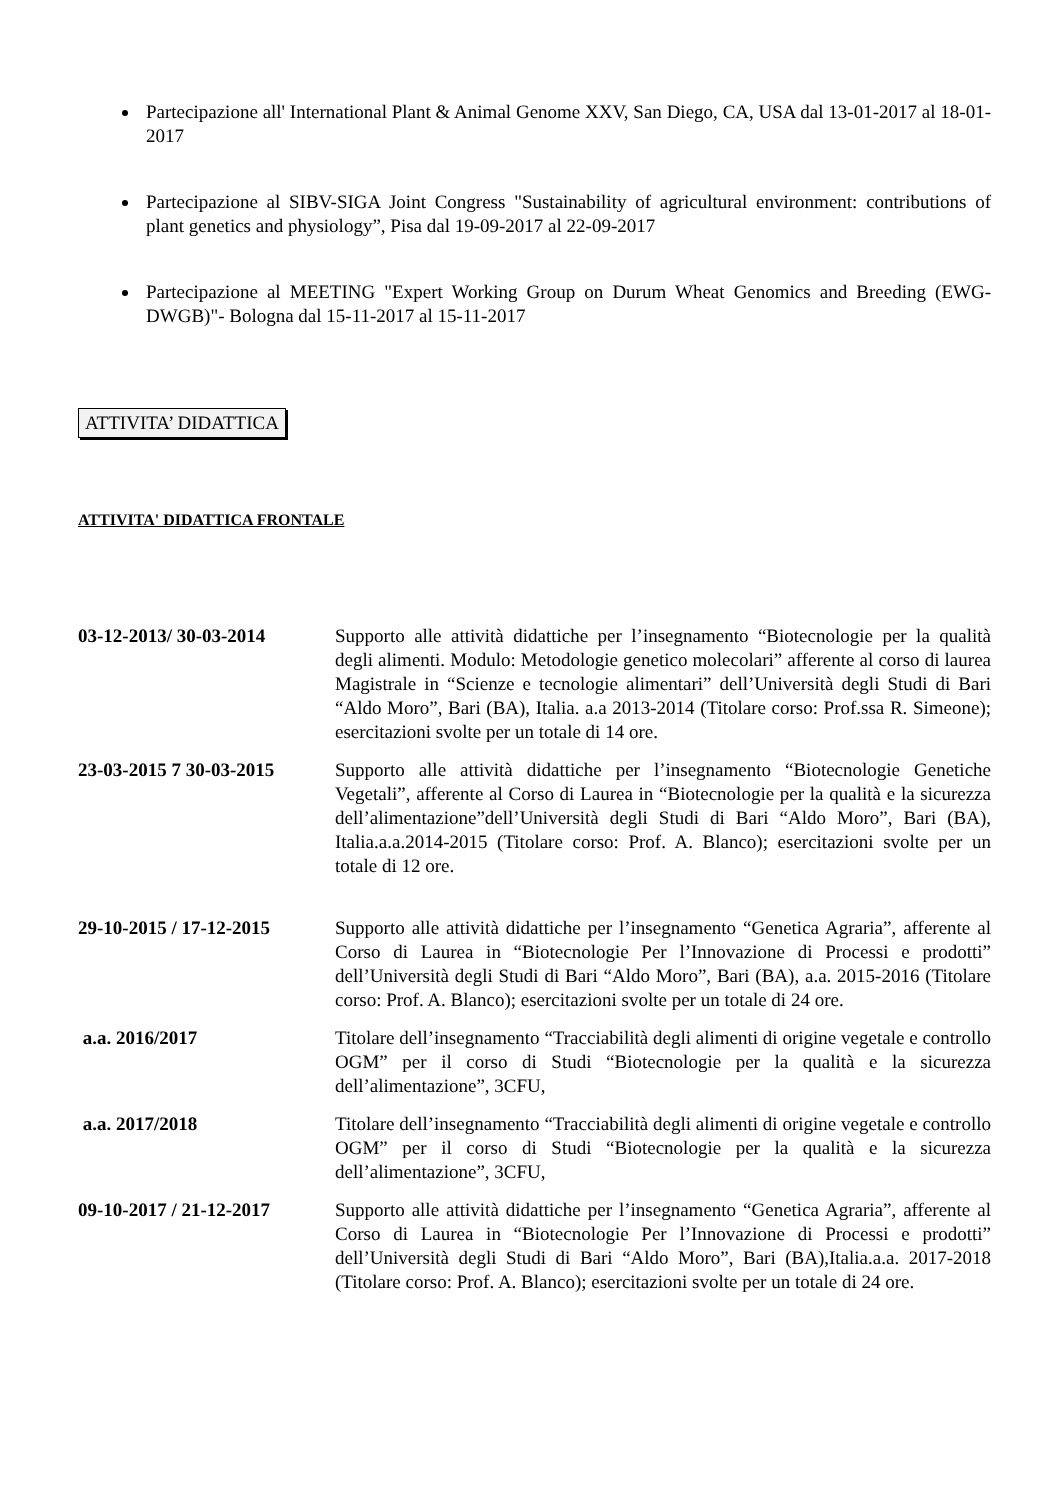Partecipazione all' International Plant & Animal Genome XXV, San Diego, CA, USA dal 13-01-2017 al 18-01-2017
Partecipazione al SIBV-SIGA Joint Congress "Sustainability of agricultural environment: contributions of plant genetics and physiology”, Pisa dal 19-09-2017 al 22-09-2017
Partecipazione al MEETING "Expert Working Group on Durum Wheat Genomics and Breeding (EWG-DWGB)"- Bologna dal 15-11-2017 al 15-11-2017
ATTIVITA’ DIDATTICA
ATTIVITA' DIDATTICA FRONTALE
03-12-2013/ 30-03-2014 Supporto alle attività didattiche per l’insegnamento “Biotecnologie per la qualità degli alimenti. Modulo: Metodologie genetico molecolari” afferente al corso di laurea Magistrale in “Scienze e tecnologie alimentari” dell’Università degli Studi di Bari “Aldo Moro”, Bari (BA), Italia. a.a 2013-2014 (Titolare corso: Prof.ssa R. Simeone); esercitazioni svolte per un totale di 14 ore.
23-03-2015 7 30-03-2015
Supporto alle attività didattiche per l’insegnamento “Biotecnologie Genetiche Vegetali”, afferente al Corso di Laurea in “Biotecnologie per la qualità e la sicurezza dell’alimentazione”dell’Università degli Studi di Bari “Aldo Moro”, Bari (BA), Italia.a.a.2014-2015 (Titolare corso: Prof. A. Blanco); esercitazioni svolte per un totale di 12 ore.
29-10-2015 / 17-12-2015
Supporto alle attività didattiche per l’insegnamento “Genetica Agraria”, afferente al Corso di Laurea in “Biotecnologie Per l’Innovazione di Processi e prodotti” dell’Università degli Studi di Bari “Aldo Moro”, Bari (BA), a.a. 2015-2016 (Titolare corso: Prof. A. Blanco); esercitazioni svolte per un totale di 24 ore.
a.a. 2016/2017 Titolare dell’insegnamento “Tracciabilità degli alimenti di origine vegetale e controllo OGM” per il corso di Studi “Biotecnologie per la qualità e la sicurezza dell’alimentazione”, 3CFU,
a.a. 2017/2018 Titolare dell’insegnamento “Tracciabilità degli alimenti di origine vegetale e controllo OGM” per il corso di Studi “Biotecnologie per la qualità e la sicurezza dell’alimentazione”, 3CFU,
09-10-2017 / 21-12-2017
Supporto alle attività didattiche per l’insegnamento “Genetica Agraria”, afferente al Corso di Laurea in “Biotecnologie Per l’Innovazione di Processi e prodotti” dell’Università degli Studi di Bari “Aldo Moro”, Bari (BA),Italia.a.a. 2017-2018 (Titolare corso: Prof. A. Blanco); esercitazioni svolte per un totale di 24 ore.